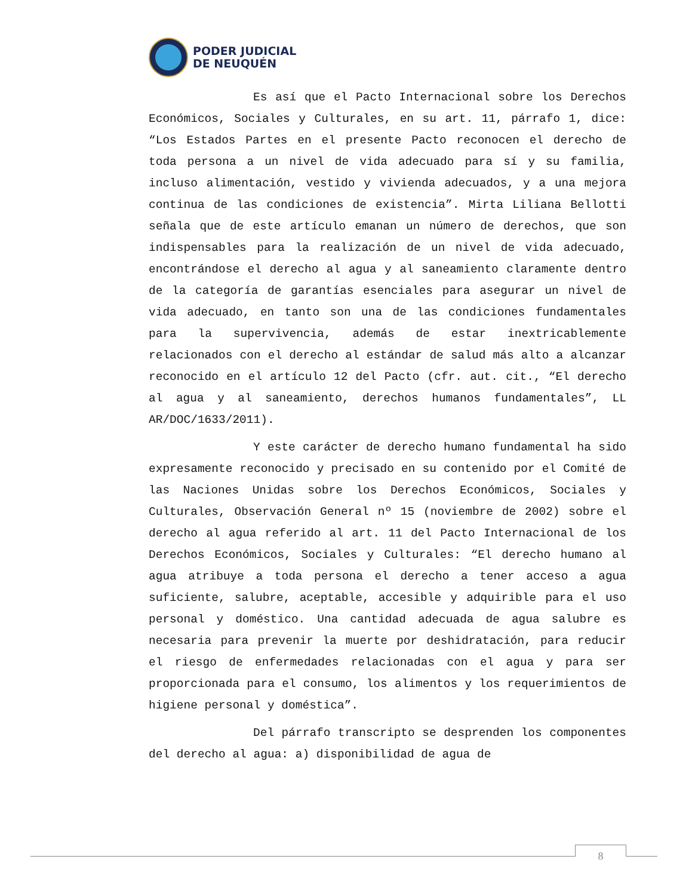PODER JUDICIAL
DE NEUQUÉN
Es así que el Pacto Internacional sobre los Derechos Económicos, Sociales y Culturales, en su art. 11, párrafo 1, dice: “Los Estados Partes en el presente Pacto reconocen el derecho de toda persona a un nivel de vida adecuado para sí y su familia, incluso alimentación, vestido y vivienda adecuados, y a una mejora continua de las condiciones de existencia”. Mirta Liliana Bellotti señala que de este artículo emanan un número de derechos, que son indispensables para la realización de un nivel de vida adecuado, encontrándose el derecho al agua y al saneamiento claramente dentro de la categoría de garantías esenciales para asegurar un nivel de vida adecuado, en tanto son una de las condiciones fundamentales para la supervivencia, además de estar inextricablemente relacionados con el derecho al estándar de salud más alto a alcanzar reconocido en el artículo 12 del Pacto (cfr. aut. cit., “El derecho al agua y al saneamiento, derechos humanos fundamentales”, LL AR/DOC/1633/2011).
Y este carácter de derecho humano fundamental ha sido expresamente reconocido y precisado en su contenido por el Comité de las Naciones Unidas sobre los Derechos Económicos, Sociales y Culturales, Observación General nº 15 (noviembre de 2002) sobre el derecho al agua referido al art. 11 del Pacto Internacional de los Derechos Económicos, Sociales y Culturales: “El derecho humano al agua atribuye a toda persona el derecho a tener acceso a agua suficiente, salubre, aceptable, accesible y adquirible para el uso personal y doméstico. Una cantidad adecuada de agua salubre es necesaria para prevenir la muerte por deshidratación, para reducir el riesgo de enfermedades relacionadas con el agua y para ser proporcionada para el consumo, los alimentos y los requerimientos de higiene personal y doméstica”.
Del párrafo transcripto se desprenden los componentes del derecho al agua: a) disponibilidad de agua de
8